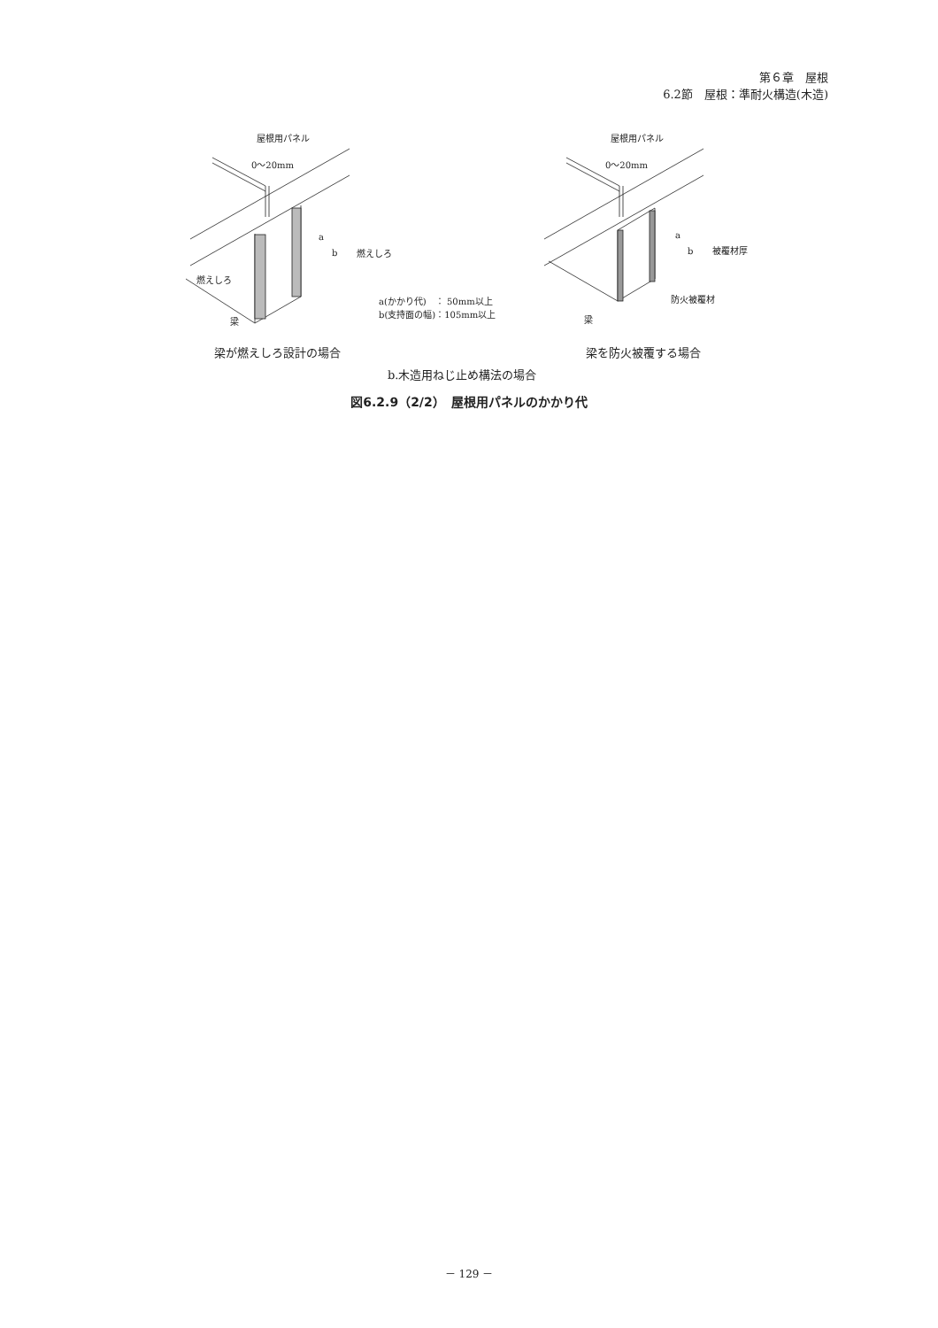第６章　屋根
6.2節　屋根：準耐火構造(木造)
屋根用パネル
0～20mm
a
b 燃えしろ
燃えしろ
梁
a(かかり代)　： 50mm以上
b(支持面の幅)：105mm以上
屋根用パネル
0～20mm
a
b 被覆材厚
防火被覆材
梁
梁が燃えしろ設計の場合 梁を防火被覆する場合
b.木造用ねじ止め構法の場合
図6.2.9（2/2）　屋根用パネルのかかり代
－ 129 －